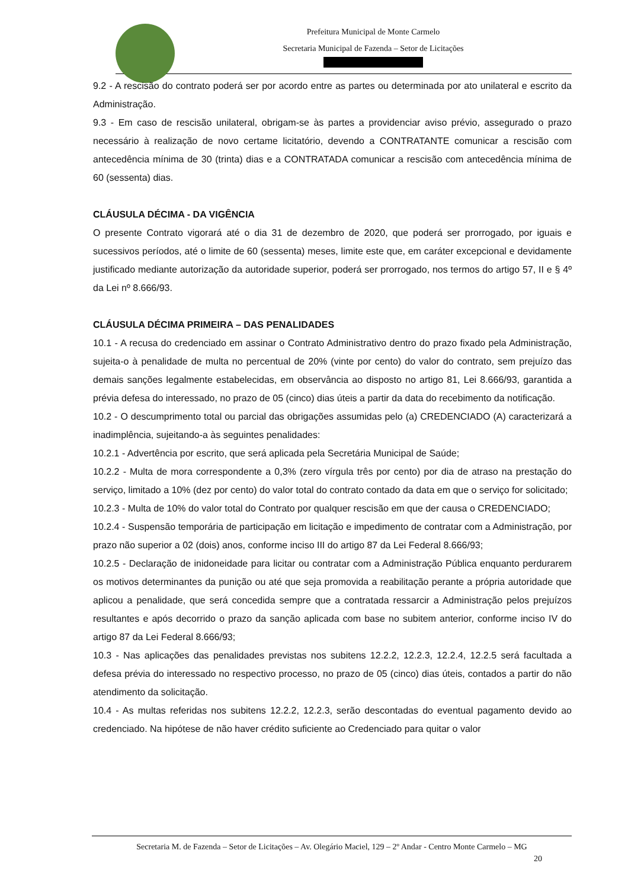Prefeitura Municipal de Monte Carmelo
Secretaria Municipal de Fazenda – Setor de Licitações
9.2 - A rescisão do contrato poderá ser por acordo entre as partes ou determinada por ato unilateral e escrito da Administração.
9.3 - Em caso de rescisão unilateral, obrigam-se às partes a providenciar aviso prévio, assegurado o prazo necessário à realização de novo certame licitatório, devendo a CONTRATANTE comunicar a rescisão com antecedência mínima de 30 (trinta) dias e a CONTRATADA comunicar a rescisão com antecedência mínima de 60 (sessenta) dias.
CLÁUSULA DÉCIMA - DA VIGÊNCIA
O presente Contrato vigorará até o dia 31 de dezembro de 2020, que poderá ser prorrogado, por iguais e sucessivos períodos, até o limite de 60 (sessenta) meses, limite este que, em caráter excepcional e devidamente justificado mediante autorização da autoridade superior, poderá ser prorrogado, nos termos do artigo 57, II e § 4º da Lei nº 8.666/93.
CLÁUSULA DÉCIMA PRIMEIRA – DAS PENALIDADES
10.1 - A recusa do credenciado em assinar o Contrato Administrativo dentro do prazo fixado pela Administração, sujeita-o à penalidade de multa no percentual de 20% (vinte por cento) do valor do contrato, sem prejuízo das demais sanções legalmente estabelecidas, em observância ao disposto no artigo 81, Lei 8.666/93, garantida a prévia defesa do interessado, no prazo de 05 (cinco) dias úteis a partir da data do recebimento da notificação.
10.2 - O descumprimento total ou parcial das obrigações assumidas pelo (a) CREDENCIADO (A) caracterizará a inadimplência, sujeitando-a às seguintes penalidades:
10.2.1 - Advertência por escrito, que será aplicada pela Secretária Municipal de Saúde;
10.2.2 - Multa de mora correspondente a 0,3% (zero vírgula três por cento) por dia de atraso na prestação do serviço, limitado a 10% (dez por cento) do valor total do contrato contado da data em que o serviço for solicitado;
10.2.3 - Multa de 10% do valor total do Contrato por qualquer rescisão em que der causa o CREDENCIADO;
10.2.4 - Suspensão temporária de participação em licitação e impedimento de contratar com a Administração, por prazo não superior a 02 (dois) anos, conforme inciso III do artigo 87 da Lei Federal 8.666/93;
10.2.5 - Declaração de inidoneidade para licitar ou contratar com a Administração Pública enquanto perdurarem os motivos determinantes da punição ou até que seja promovida a reabilitação perante a própria autoridade que aplicou a penalidade, que será concedida sempre que a contratada ressarcir a Administração pelos prejuízos resultantes e após decorrido o prazo da sanção aplicada com base no subitem anterior, conforme inciso IV do artigo 87 da Lei Federal 8.666/93;
10.3 - Nas aplicações das penalidades previstas nos subitens 12.2.2, 12.2.3, 12.2.4, 12.2.5 será facultada a defesa prévia do interessado no respectivo processo, no prazo de 05 (cinco) dias úteis, contados a partir do não atendimento da solicitação.
10.4 - As multas referidas nos subitens 12.2.2, 12.2.3, serão descontadas do eventual pagamento devido ao credenciado. Na hipótese de não haver crédito suficiente ao Credenciado para quitar o valor
Secretaria M. de Fazenda – Setor de Licitações – Av. Olegário Maciel, 129 – 2º Andar - Centro Monte Carmelo – MG
20